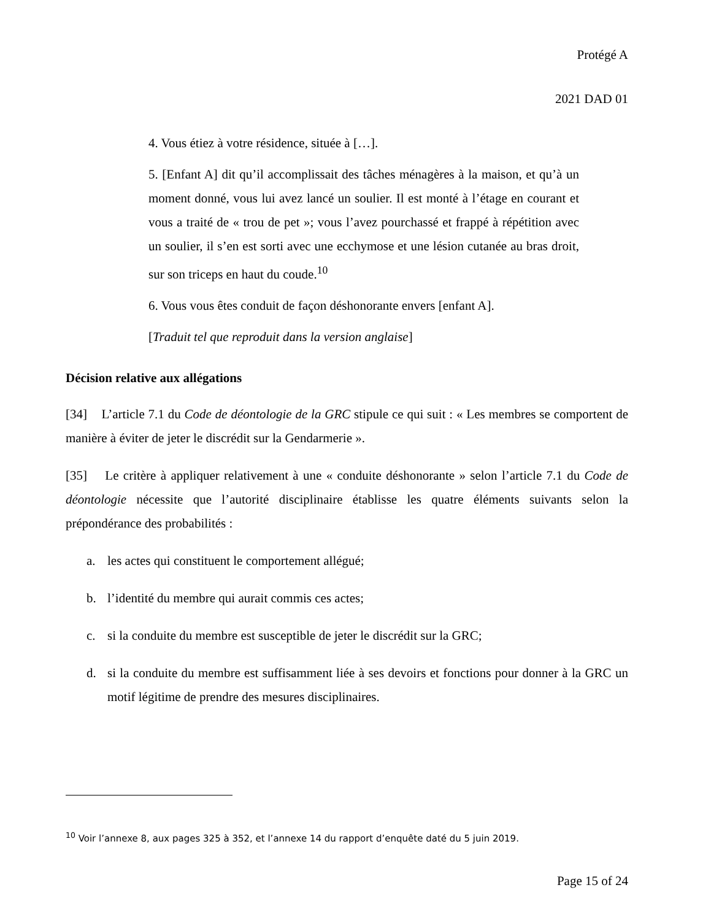Protégé A
2021 DAD 01
4. Vous étiez à votre résidence, située à […].
5. [Enfant A] dit qu’il accomplissait des tâches ménagères à la maison, et qu’à un moment donné, vous lui avez lancé un soulier. Il est monté à l’étage en courant et vous a traité de « trou de pet »; vous l’avez pourchassé et frappé à répétition avec un soulier, il s’en est sorti avec une ecchymose et une lésion cutanée au bras droit, sur son triceps en haut du coude.<sup>10</sup>
6. Vous vous êtes conduit de façon déshonorante envers [enfant A].
[Traduit tel que reproduit dans la version anglaise]
Décision relative aux allégations
[34] L’article 7.1 du Code de déontologie de la GRC stipule ce qui suit : « Les membres se comportent de manière à éviter de jeter le discrédit sur la Gendarmerie ».
[35] Le critère à appliquer relativement à une « conduite déshonorante » selon l’article 7.1 du Code de déontologie nécessite que l’autorité disciplinaire établisse les quatre éléments suivants selon la prépondérance des probabilités :
a. les actes qui constituent le comportement allégué;
b. l’identité du membre qui aurait commis ces actes;
c. si la conduite du membre est susceptible de jeter le discrédit sur la GRC;
d. si la conduite du membre est suffisamment liée à ses devoirs et fonctions pour donner à la GRC un motif légitime de prendre des mesures disciplinaires.
<sup>10</sup> Voir l’annexe 8, aux pages 325 à 352, et l’annexe 14 du rapport d’enquête daté du 5 juin 2019.
Page 15 of 24